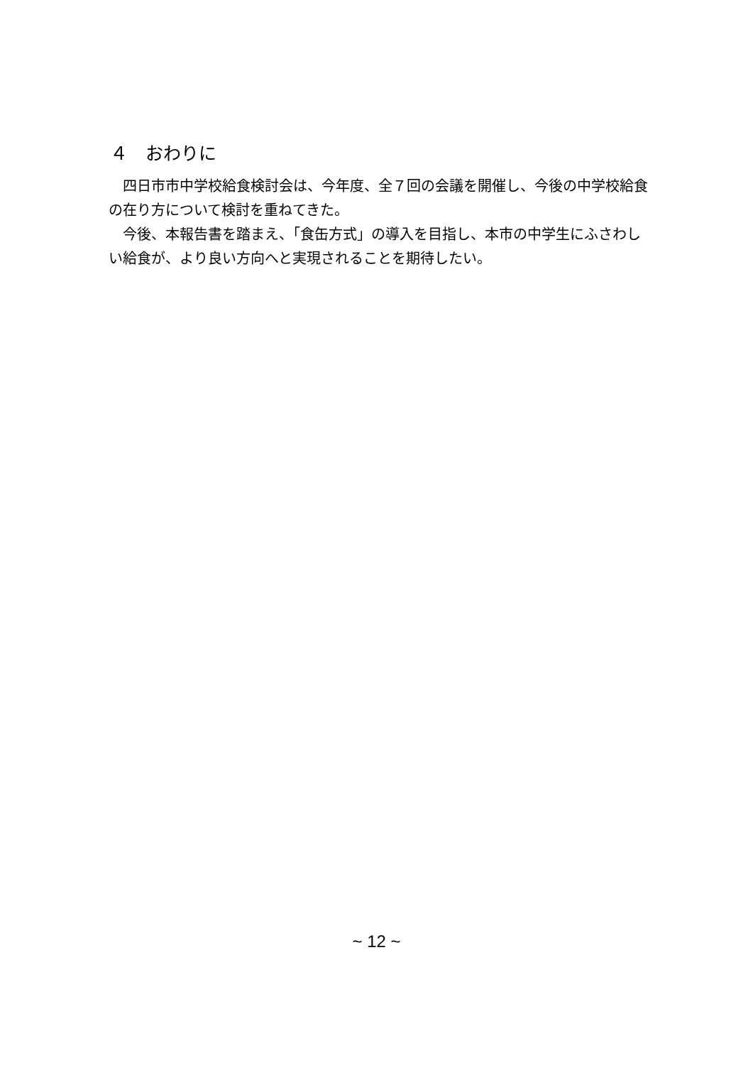４　おわりに
四日市市中学校給食検討会は、今年度、全７回の会議を開催し、今後の中学校給食の在り方について検討を重ねてきた。
今後、本報告書を踏まえ、「食缶方式」の導入を目指し、本市の中学生にふさわしい給食が、より良い方向へと実現されることを期待したい。
~ 12 ~